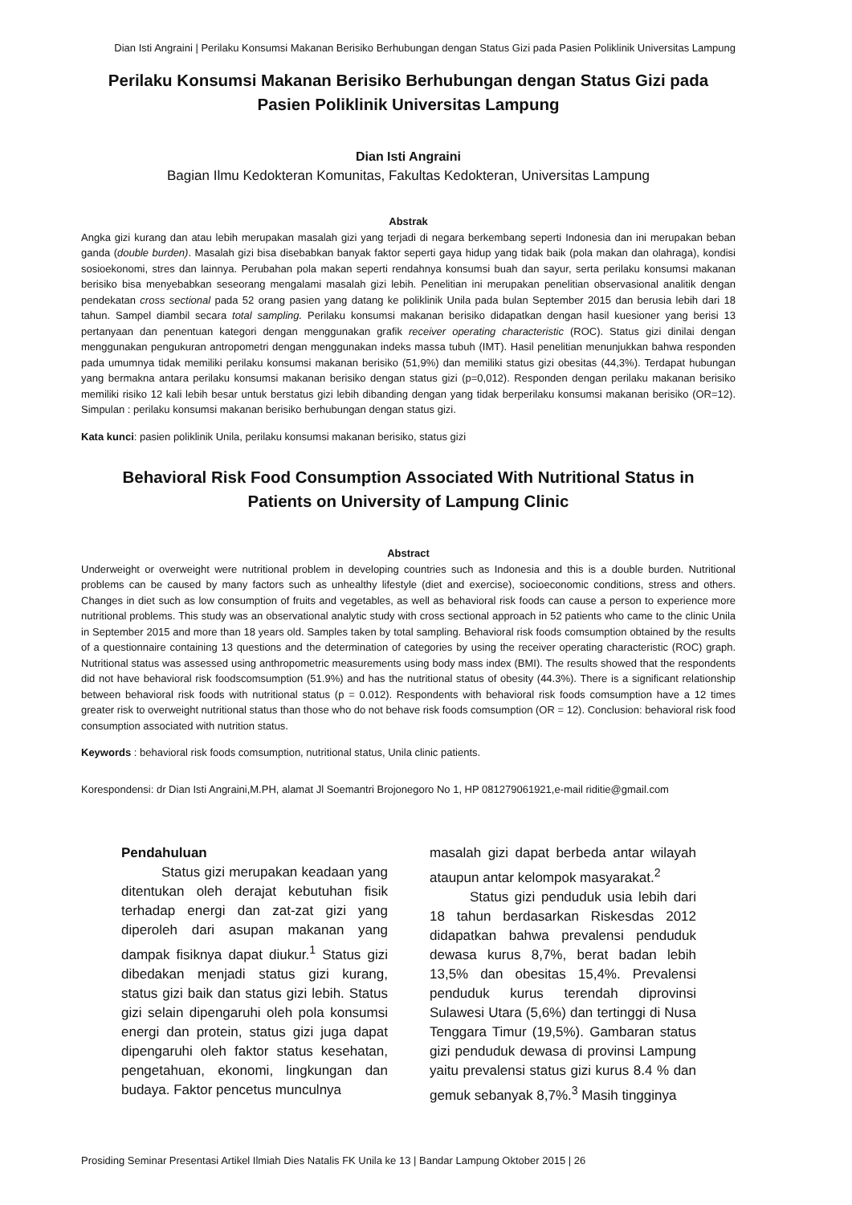Dian Isti Angraini | Perilaku Konsumsi Makanan Berisiko Berhubungan dengan Status Gizi pada Pasien Poliklinik Universitas Lampung
Perilaku Konsumsi Makanan Berisiko Berhubungan dengan Status Gizi pada
Pasien Poliklinik Universitas Lampung
Dian Isti Angraini
Bagian Ilmu Kedokteran Komunitas, Fakultas Kedokteran, Universitas Lampung
Abstrak
Angka gizi kurang dan atau lebih merupakan masalah gizi yang terjadi di negara berkembang seperti Indonesia dan ini merupakan beban ganda (double burden). Masalah gizi bisa disebabkan banyak faktor seperti gaya hidup yang tidak baik (pola makan dan olahraga), kondisi sosioekonomi, stres dan lainnya. Perubahan pola makan seperti rendahnya konsumsi buah dan sayur, serta perilaku konsumsi makanan berisiko bisa menyebabkan seseorang mengalami masalah gizi lebih. Penelitian ini merupakan penelitian observasional analitik dengan pendekatan cross sectional pada 52 orang pasien yang datang ke poliklinik Unila pada bulan September 2015 dan berusia lebih dari 18 tahun. Sampel diambil secara total sampling. Perilaku konsumsi makanan berisiko didapatkan dengan hasil kuesioner yang berisi 13 pertanyaan dan penentuan kategori dengan menggunakan grafik receiver operating characteristic (ROC). Status gizi dinilai dengan menggunakan pengukuran antropometri dengan menggunakan indeks massa tubuh (IMT). Hasil penelitian menunjukkan bahwa responden pada umumnya tidak memiliki perilaku konsumsi makanan berisiko (51,9%) dan memiliki status gizi obesitas (44,3%). Terdapat hubungan yang bermakna antara perilaku konsumsi makanan berisiko dengan status gizi (p=0,012). Responden dengan perilaku makanan berisiko memiliki risiko 12 kali lebih besar untuk berstatus gizi lebih dibanding dengan yang tidak berperilaku konsumsi makanan berisiko (OR=12). Simpulan : perilaku konsumsi makanan berisiko berhubungan dengan status gizi.
Kata kunci: pasien poliklinik Unila, perilaku konsumsi makanan berisiko, status gizi
Behavioral Risk Food Consumption Associated With Nutritional Status in
Patients on University of Lampung Clinic
Abstract
Underweight or overweight were nutritional problem in developing countries such as Indonesia and this is a double burden. Nutritional problems can be caused by many factors such as unhealthy lifestyle (diet and exercise), socioeconomic conditions, stress and others. Changes in diet such as low consumption of fruits and vegetables, as well as behavioral risk foods can cause a person to experience more nutritional problems. This study was an observational analytic study with cross sectional approach in 52 patients who came to the clinic Unila in September 2015 and more than 18 years old. Samples taken by total sampling. Behavioral risk foods comsumption obtained by the results of a questionnaire containing 13 questions and the determination of categories by using the receiver operating characteristic (ROC) graph. Nutritional status was assessed using anthropometric measurements using body mass index (BMI). The results showed that the respondents did not have behavioral risk foodscomsumption (51.9%) and has the nutritional status of obesity (44.3%). There is a significant relationship between behavioral risk foods with nutritional status (p = 0.012). Respondents with behavioral risk foods comsumption have a 12 times greater risk to overweight nutritional status than those who do not behave risk foods comsumption (OR = 12). Conclusion: behavioral risk food consumption associated with nutrition status.
Keywords : behavioral risk foods comsumption, nutritional status, Unila clinic patients.
Korespondensi: dr Dian Isti Angraini,M.PH, alamat Jl Soemantri Brojonegoro No 1, HP 081279061921,e-mail riditie@gmail.com
Pendahuluan
Status gizi merupakan keadaan yang ditentukan oleh derajat kebutuhan fisik terhadap energi dan zat-zat gizi yang diperoleh dari asupan makanan yang dampak fisiknya dapat diukur.<sup>1</sup> Status gizi dibedakan menjadi status gizi kurang, status gizi baik dan status gizi lebih. Status gizi selain dipengaruhi oleh pola konsumsi energi dan protein, status gizi juga dapat dipengaruhi oleh faktor status kesehatan, pengetahuan, ekonomi, lingkungan dan budaya. Faktor pencetus munculnya
masalah gizi dapat berbeda antar wilayah ataupun antar kelompok masyarakat.<sup>2</sup>
Status gizi penduduk usia lebih dari 18 tahun berdasarkan Riskesdas 2012 didapatkan bahwa prevalensi penduduk dewasa kurus 8,7%, berat badan lebih 13,5% dan obesitas 15,4%. Prevalensi penduduk kurus terendah diprovinsi Sulawesi Utara (5,6%) dan tertinggi di Nusa Tenggara Timur (19,5%). Gambaran status gizi penduduk dewasa di provinsi Lampung yaitu prevalensi status gizi kurus 8.4 % dan gemuk sebanyak 8,7%.<sup>3</sup> Masih tingginya
Prosiding Seminar Presentasi Artikel Ilmiah Dies Natalis FK Unila ke 13 | Bandar Lampung Oktober 2015 | 26